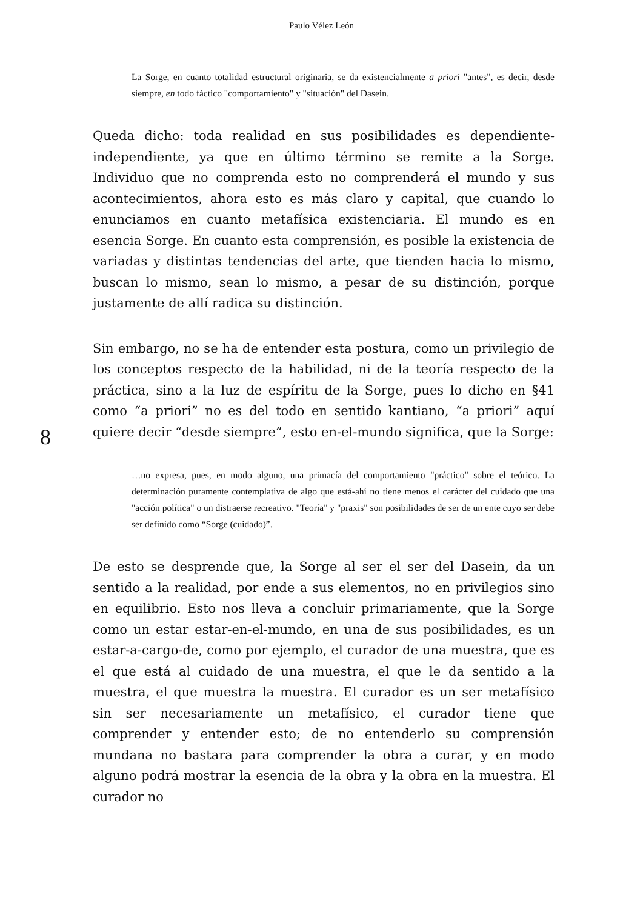Paulo Vélez León
La Sorge, en cuanto totalidad estructural originaria, se da existencialmente a priori "antes", es decir, desde siempre, en todo fáctico "comportamiento" y "situación" del Dasein.
Queda dicho: toda realidad en sus posibilidades es dependiente-independiente, ya que en último término se remite a la Sorge. Individuo que no comprenda esto no comprenderá el mundo y sus acontecimientos, ahora esto es más claro y capital, que cuando lo enunciamos en cuanto metafísica existenciaria. El mundo es en esencia Sorge. En cuanto esta comprensión, es posible la existencia de variadas y distintas tendencias del arte, que tienden hacia lo mismo, buscan lo mismo, sean lo mismo, a pesar de su distinción, porque justamente de allí radica su distinción.
Sin embargo, no se ha de entender esta postura, como un privilegio de los conceptos respecto de la habilidad, ni de la teoría respecto de la práctica, sino a la luz de espíritu de la Sorge, pues lo dicho en §41 como “a priori” no es del todo en sentido kantiano, “a priori” aquí quiere decir “desde siempre”, esto en-el-mundo significa, que la Sorge:
8
…no expresa, pues, en modo alguno, una primacía del comportamiento "práctico" sobre el teórico. La determinación puramente contemplativa de algo que está-ahí no tiene menos el carácter del cuidado que una "acción política" o un distraerse recreativo. "Teoría" y "praxis" son posibilidades de ser de un ente cuyo ser debe ser definido como “Sorge (cuidado)”.
De esto se desprende que, la Sorge al ser el ser del Dasein, da un sentido a la realidad, por ende a sus elementos, no en privilegios sino en equilibrio. Esto nos lleva a concluir primariamente, que la Sorge como un estar estar-en-el-mundo, en una de sus posibilidades, es un estar-a-cargo-de, como por ejemplo, el curador de una muestra, que es el que está al cuidado de una muestra, el que le da sentido a la muestra, el que muestra la muestra. El curador es un ser metafísico sin ser necesariamente un metafísico, el curador tiene que comprender y entender esto; de no entenderlo su comprensión mundana no bastara para comprender la obra a curar, y en modo alguno podrá mostrar la esencia de la obra y la obra en la muestra. El curador no